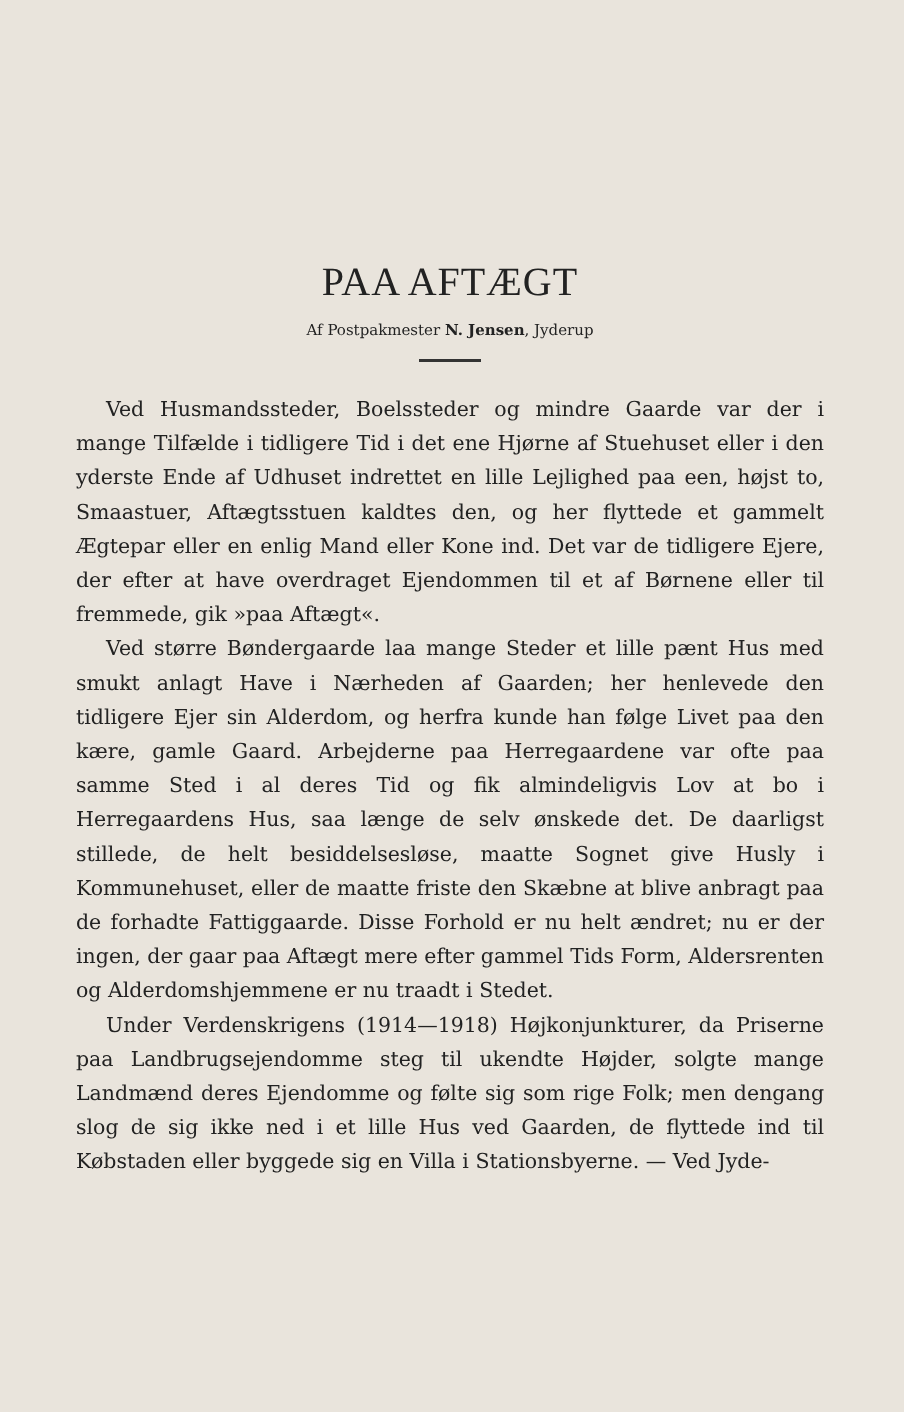PAA AFTÆGT
Af Postpakmester N. Jensen, Jyderup
Ved Husmandssteder, Boelssteder og mindre Gaarde var der i mange Tilfælde i tidligere Tid i det ene Hjørne af Stuehuset eller i den yderste Ende af Udhuset indrettet en lille Lejlighed paa een, højst to, Smaastuer, Aftægtsstuen kaldtes den, og her flyttede et gammelt Ægtepar eller en enlig Mand eller Kone ind. Det var de tidligere Ejere, der efter at have overdraget Ejendommen til et af Børnene eller til fremmede, gik »paa Aftægt«.
Ved større Bøndergaarde laa mange Steder et lille pænt Hus med smukt anlagt Have i Nærheden af Gaarden; her henlevede den tidligere Ejer sin Alderdom, og herfra kunde han følge Livet paa den kære, gamle Gaard. Arbejderne paa Herregaardene var ofte paa samme Sted i al deres Tid og fik almindeligvis Lov at bo i Herregaardens Hus, saa længe de selv ønskede det. De daarligst stillede, de helt besiddelsesløse, maatte Sognet give Husly i Kommunehuset, eller de maatte friste den Skæbne at blive anbragt paa de forhadte Fattiggaarde. Disse Forhold er nu helt ændret; nu er der ingen, der gaar paa Aftægt mere efter gammel Tids Form, Aldersrenten og Alderdomshjemmene er nu traadt i Stedet.
Under Verdenskrigens (1914—1918) Højkonjunkturer, da Priserne paa Landbrugsejendomme steg til ukendte Højder, solgte mange Landmænd deres Ejendomme og følte sig som rige Folk; men dengang slog de sig ikke ned i et lille Hus ved Gaarden, de flyttede ind til Købstaden eller byggede sig en Villa i Stationsbyerne. — Ved Jyde-